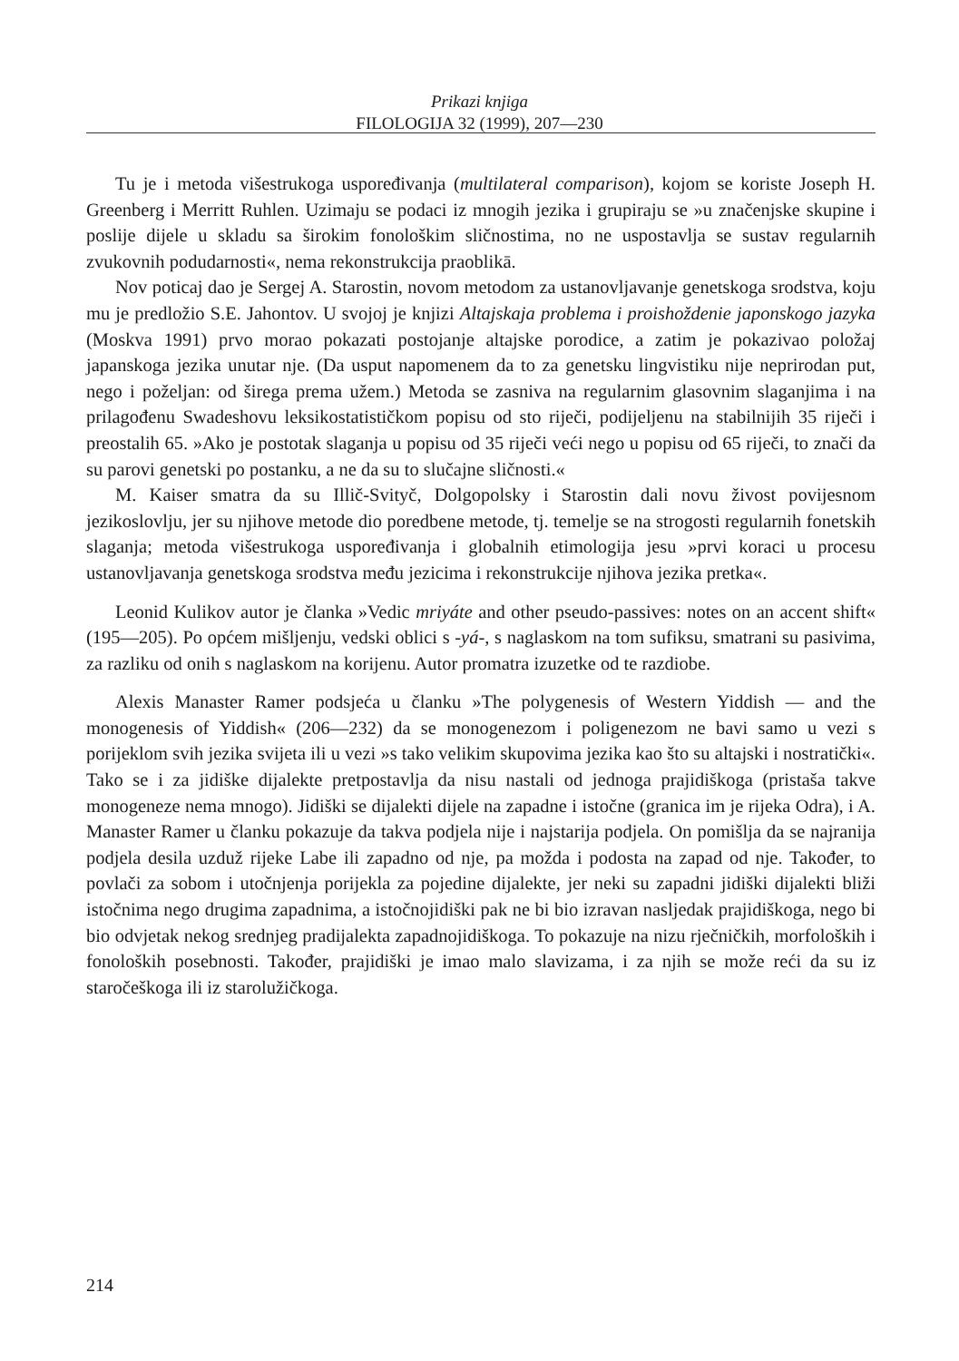Prikazi knjiga
FILOLOGIJA 32 (1999), 207—230
Tu je i metoda višestrukoga uspoređivanja (multilateral comparison), kojom se koriste Joseph H. Greenberg i Merritt Ruhlen. Uzimaju se podaci iz mnogih jezika i grupiraju se »u značenjske skupine i poslije dijele u skladu sa širokim fonološkim sličnostima, no ne uspostavlja se sustav regularnih zvukovnih podudarnosti«, nema rekonstrukcija praoblikā.
Nov poticaj dao je Sergej A. Starostin, novom metodom za ustanovljavanje genetskoga srodstva, koju mu je predložio S.E. Jahontov. U svojoj je knjizi Altajskaja problema i proishoždenie japonskogo jazyka (Moskva 1991) prvo morao pokazati postojanje altajske porodice, a zatim je pokazivao položaj japanskoga jezika unutar nje. (Da usput napomenem da to za genetsku lingvistiku nije neprirodan put, nego i poželjan: od širega prema užem.) Metoda se zasniva na regularnim glasovnim slaganjima i na prilagođenu Swadeshovu leksikostatističkom popisu od sto riječi, podijeljenu na stabilnijih 35 riječi i preostalih 65. »Ako je postotak slaganja u popisu od 35 riječi veći nego u popisu od 65 riječi, to znači da su parovi genetski po postanku, a ne da su to slučajne sličnosti.«
M. Kaiser smatra da su Illič-Svityč, Dolgopolsky i Starostin dali novu živost povijesnom jezikoslovlju, jer su njihove metode dio poredbene metode, tj. temelje se na strogosti regularnih fonetskih slaganja; metoda višestrukoga uspoređivanja i globalnih etimologija jesu »prvi koraci u procesu ustanovljavanja genetskoga srodstva među jezicima i rekonstrukcije njihova jezika pretka«.
Leonid Kulikov autor je članka »Vedic mriyáte and other pseudo-passives: notes on an accent shift« (195—205). Po općem mišljenju, vedski oblici s -yá-, s naglaskom na tom sufiksu, smatrani su pasivima, za razliku od onih s naglaskom na korijenu. Autor promatra izuzetke od te razdiobe.
Alexis Manaster Ramer podsjeća u članku »The polygenesis of Western Yiddish — and the monogenesis of Yiddish« (206—232) da se monogenezom i poligenezom ne bavi samo u vezi s porijeklom svih jezika svijeta ili u vezi »s tako velikim skupovima jezika kao što su altajski i nostratički«. Tako se i za jidiške dijalekte pretpostavlja da nisu nastali od jednoga prajidiškoga (pristaša takve monogeneze nema mnogo). Jidiški se dijalekti dijele na zapadne i istočne (granica im je rijeka Odra), i A. Manaster Ramer u članku pokazuje da takva podjela nije i najstarija podjela. On pomišlja da se najranija podjela desila uzduž rijeke Labe ili zapadno od nje, pa možda i podosta na zapad od nje. Također, to povlači za sobom i utočnjenja porijekla za pojedine dijalekte, jer neki su zapadni jidiški dijalekti bliži istočnima nego drugima zapadnima, a istočnojidiški pak ne bi bio izravan nasljedak prajidiškoga, nego bi bio odvjetak nekog srednjeg pradijalekta zapadnojidiškoga. To pokazuje na nizu rječničkih, morfoloških i fonoloških posebnosti. Također, prajidiški je imao malo slavizama, i za njih se može reći da su iz staročeškoga ili iz starolužičkoga.
214